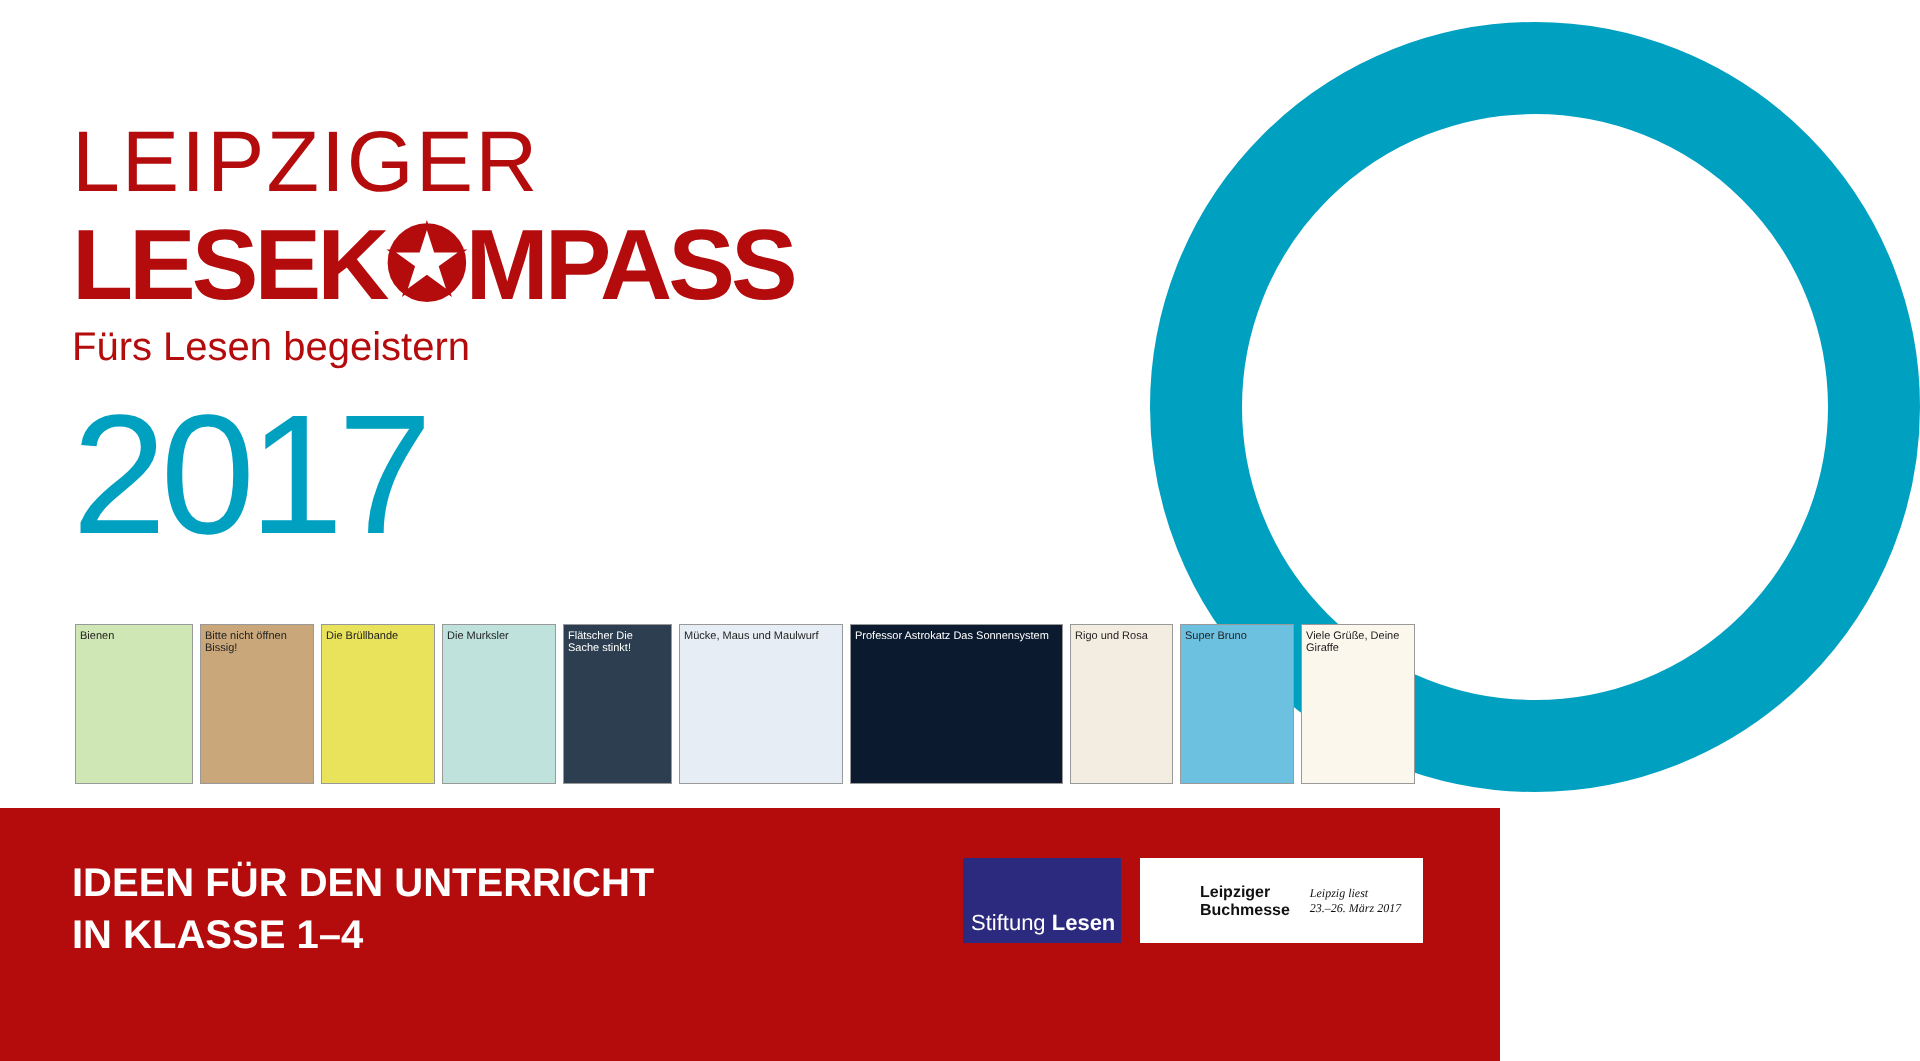LEIPZIGER
LESEK✪MPASS
Fürs Lesen begeistern
2017
Bienen Bitte nicht öffnen Bissig!
Die Brüllbande Die Murksler Flätscher Die Sache stinkt!
Mücke, Maus und Maulwurf Professor Astrokatz Das Sonnensystem
Rigo und Rosa Super Bruno Viele Grüße, Deine Giraffe
IDEEN FÜR DEN UNTERRICHT
IN KLASSE 1–4
Stiftung Lesen
Leipziger
Buchmesse Leipzig liest
23.–26. März 2017